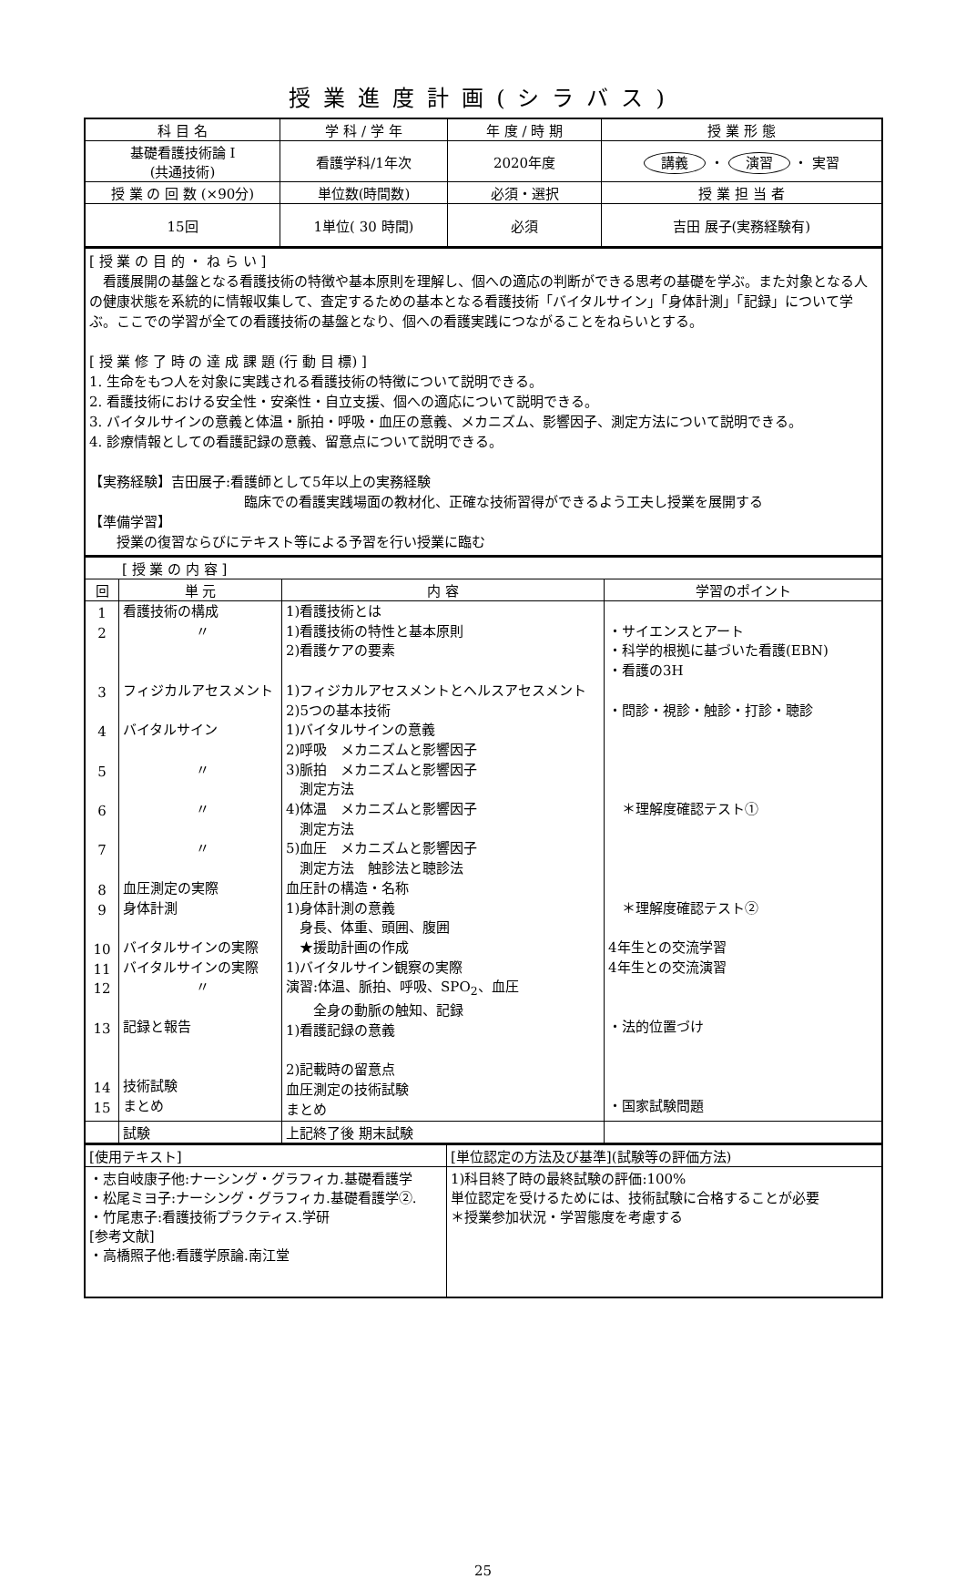授業進度計画(シラバス)
| 科 目 名 | 学 科 / 学 年 | 年 度 / 時 期 | 授 業 形 態 |
| --- | --- | --- | --- |
| 基礎看護技術論 I (共通技術) | 看護学科/1年次 | 2020年度 | 講義 ・ 演習 ・ 実習 |
| 授 業 の 回 数 (×90分) | 単位数(時間数) | 必須・選択 | 授 業 担 当 者 |
| 15回 | 1単位( 30 時間) | 必須 | 吉田 展子(実務経験有) |
| [ 授 業 の 目 的 ・ ね ら い ] 看護展開の基盤となる看護技術の特徴や基本原則を理解し、個への適応の判断ができる思考の基礎を学ぶ。また対象となる人の健康状態を系統的に情報収集して、査定するための基本となる看護技術「バイタルサイン」「身体計測」「記録」について学ぶ。ここでの学習が全ての看護技術の基盤となり、個への看護実践につながることをねらいとする。 [ 授 業 修 了 時 の 達 成 課 題 (行 動 目 標) ] 1. 生命をもつ人を対象に実践される看護技術の特徴について説明できる。 2. 看護技術における安全性・安楽性・自立支援、個への適応について説明できる。 3. バイタルサインの意義と体温・脈拍・呼吸・血圧の意義、メカニズム、影響因子、測定方法について説明できる。 4. 診療情報としての看護記録の意義、留意点について説明できる。 【実務経験】吉田展子:看護師として5年以上の実務経験 臨床での看護実践場面の教材化、正確な技術習得ができるよう工夫し授業を展開する 【準備学習】 授業の復習ならびにテキスト等による予習を行い授業に臨む |
| [ 授 業 の 内 容 ] | | | |
| 回 | 単 元 | 内 容 | 学習のポイント |
| 1 2 3 4 5 6 7 8 9 10 11 12 13 14 15 | 看護技術の構成 〃 フィジカルアセスメント バイタルサイン 〃 〃 〃 血圧測定の実際 身体計測 バイタルサインの実際 バイタルサインの実際 〃 記録と報告 技術試験 まとめ | 1)看護技術とは 1)看護技術の特性と基本原則 2)看護ケアの要素 1)フィジカルアセスメントとヘルスアセスメント 2)5つの基本技術 1)バイタルサインの意義 2)呼吸 メカニズムと影響因子 3)脈拍 メカニズムと影響因子 測定方法 4)体温 メカニズムと影響因子 測定方法 5)血圧 メカニズムと影響因子 測定方法 触診法と聴診法 血圧計の構造・名称 1)身体計測の意義 身長、体重、頭囲、腹囲 ★援助計画の作成 1)バイタルサイン観察の実際 演習:体温、脈拍、呼吸、SPO<sub>2</sub>、血圧 全身の動脈の触知、記録 1)看護記録の意義 2)記載時の留意点 血圧測定の技術試験 まとめ | ・サイエンスとアート ・科学的根拠に基づいた看護(EBN) ・看護の3H ・問診・視診・触診・打診・聴診 ＊理解度確認テスト① ＊理解度確認テスト② 4年生との交流学習 4年生との交流演習 ・法的位置づけ ・国家試験問題 |
| | 試験 | 上記終了後 期末試験 | |
| [使用テキスト] | [単位認定の方法及び基準](試験等の評価方法) |
| ・志自岐康子他:ナーシング・グラフィカ.基礎看護学 ・松尾ミヨ子:ナーシング・グラフィカ.基礎看護学②. ・竹尾恵子:看護技術プラクティス.学研 [参考文献] ・高橋照子他:看護学原論.南江堂 | 1)科目終了時の最終試験の評価:100% 単位認定を受けるためには、技術試験に合格することが必要 ＊授業参加状況・学習態度を考慮する |
25